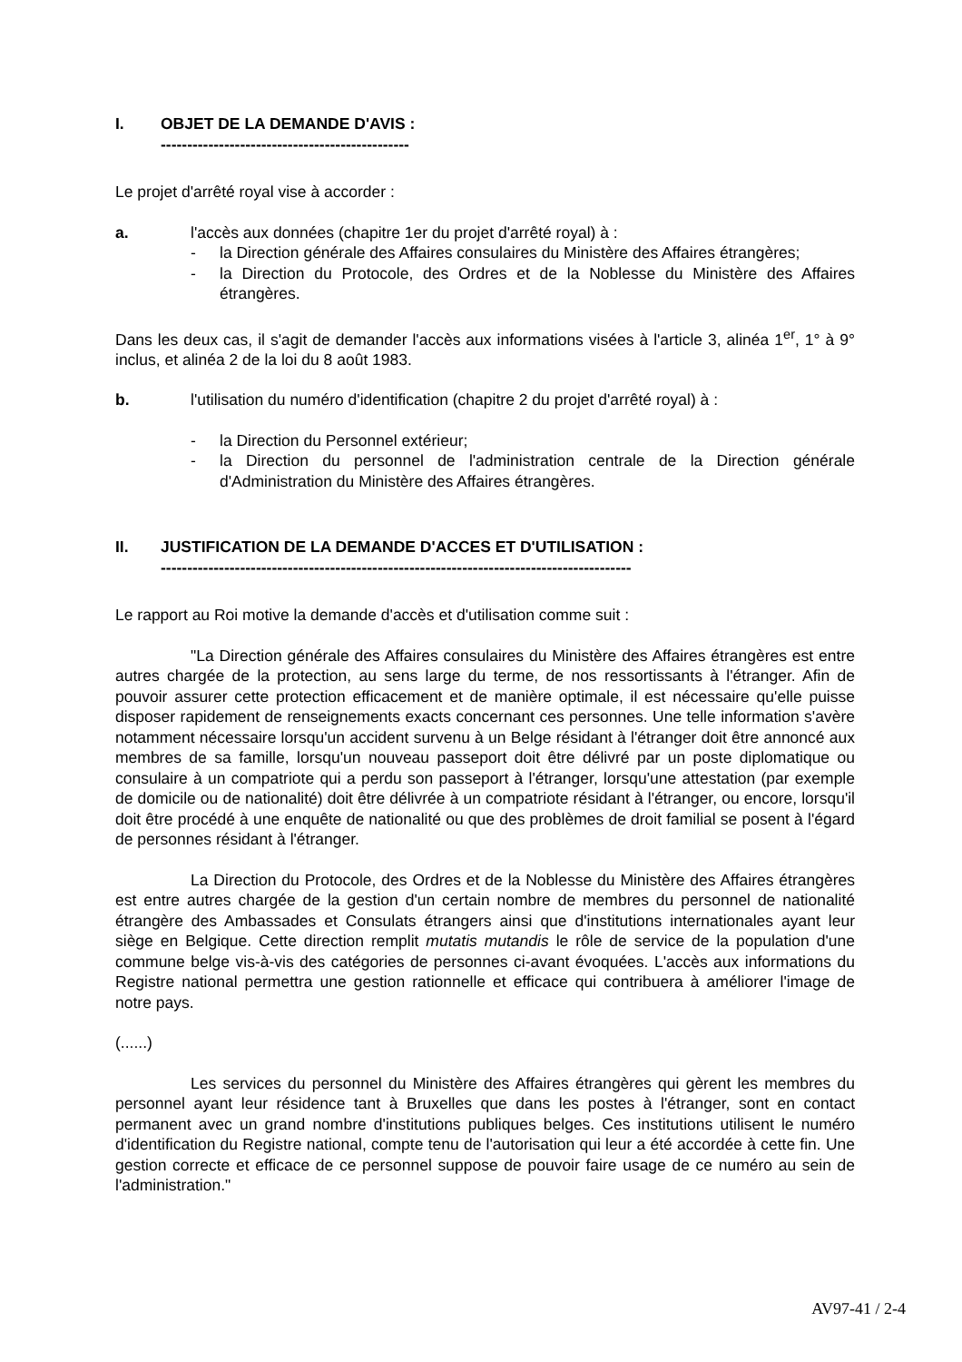I. OBJET DE LA DEMANDE D'AVIS :
-----------------------------------------------
Le projet d'arrêté royal vise à accorder :
a. l'accès aux données (chapitre 1er du projet d'arrêté royal) à :
- la Direction générale des Affaires consulaires du Ministère des Affaires étrangères;
- la Direction du Protocole, des Ordres et de la Noblesse du Ministère des Affaires étrangères.
Dans les deux cas, il s'agit de demander l'accès aux informations visées à l'article 3, alinéa 1<sup>er</sup>, 1° à 9° inclus, et alinéa 2 de la loi du 8 août 1983.
b. l'utilisation du numéro d'identification (chapitre 2 du projet d'arrêté royal) à :
- la Direction du Personnel extérieur;
- la Direction du personnel de l'administration centrale de la Direction générale d'Administration du Ministère des Affaires étrangères.
II. JUSTIFICATION DE LA DEMANDE D'ACCES ET D'UTILISATION :
-----------------------------------------------------------------------------------------
Le rapport au Roi motive la demande d'accès et d'utilisation comme suit :
"La Direction générale des Affaires consulaires du Ministère des Affaires étrangères est entre autres chargée de la protection, au sens large du terme, de nos ressortissants à l'étranger. Afin de pouvoir assurer cette protection efficacement et de manière optimale, il est nécessaire qu'elle puisse disposer rapidement de renseignements exacts concernant ces personnes. Une telle information s'avère notamment nécessaire lorsqu'un accident survenu à un Belge résidant à l'étranger doit être annoncé aux membres de sa famille, lorsqu'un nouveau passeport doit être délivré par un poste diplomatique ou consulaire à un compatriote qui a perdu son passeport à l'étranger, lorsqu'une attestation (par exemple de domicile ou de nationalité) doit être délivrée à un compatriote résidant à l'étranger, ou encore, lorsqu'il doit être procédé à une enquête de nationalité ou que des problèmes de droit familial se posent à l'égard de personnes résidant à l'étranger.
La Direction du Protocole, des Ordres et de la Noblesse du Ministère des Affaires étrangères est entre autres chargée de la gestion d'un certain nombre de membres du personnel de nationalité étrangère des Ambassades et Consulats étrangers ainsi que d'institutions internationales ayant leur siège en Belgique. Cette direction remplit mutatis mutandis le rôle de service de la population d'une commune belge vis-à-vis des catégories de personnes ci-avant évoquées. L'accès aux informations du Registre national permettra une gestion rationnelle et efficace qui contribuera à améliorer l'image de notre pays.
(......)
Les services du personnel du Ministère des Affaires étrangères qui gèrent les membres du personnel ayant leur résidence tant à Bruxelles que dans les postes à l'étranger, sont en contact permanent avec un grand nombre d'institutions publiques belges. Ces institutions utilisent le numéro d'identification du Registre national, compte tenu de l'autorisation qui leur a été accordée à cette fin. Une gestion correcte et efficace de ce personnel suppose de pouvoir faire usage de ce numéro au sein de l'administration."
AV97-41 / 2-4